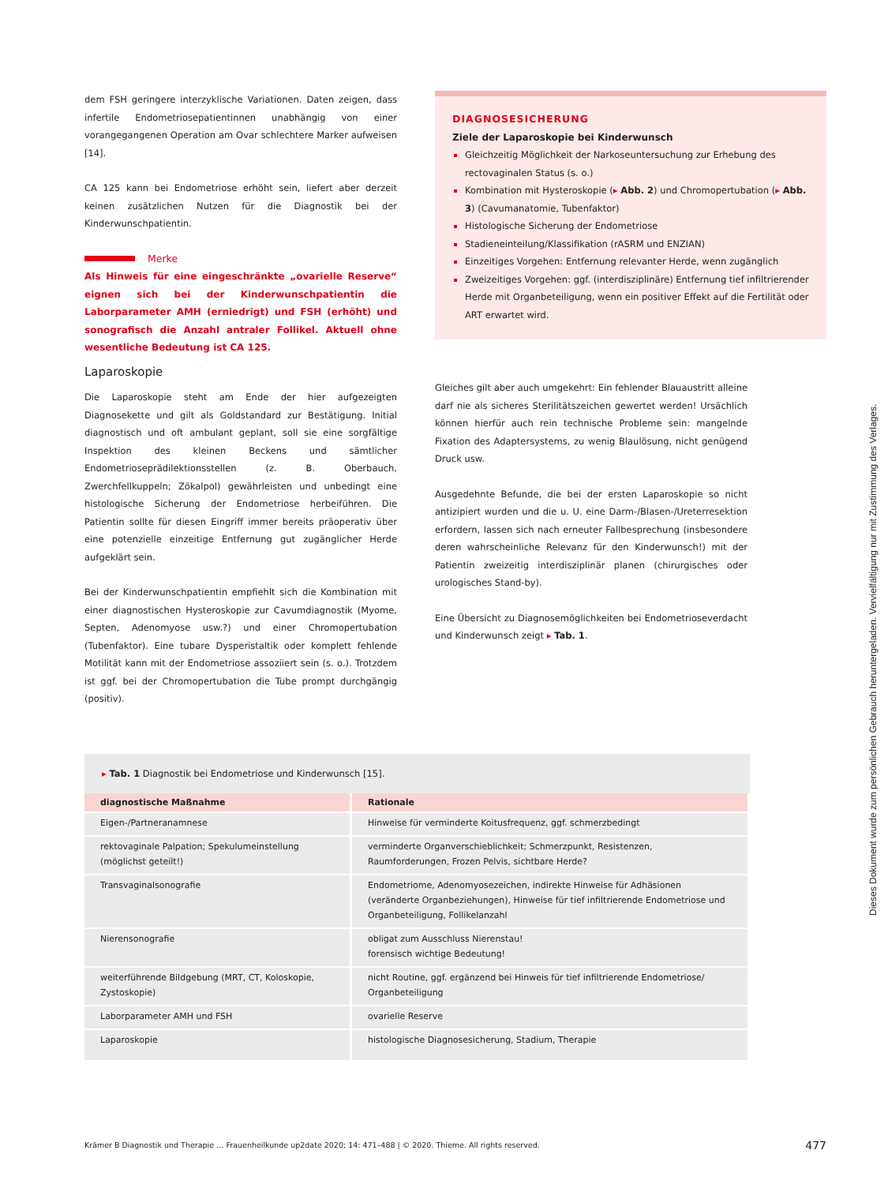dem FSH geringere interzyklische Variationen. Daten zeigen, dass infertile Endometriosepatientinnen unabhängig von einer vorangegangenen Operation am Ovar schlechtere Marker aufweisen [14].
CA 125 kann bei Endometriose erhöht sein, liefert aber derzeit keinen zusätzlichen Nutzen für die Diagnostik bei der Kinderwunschpatientin.
Merke
Als Hinweis für eine eingeschränkte „ovarielle Reserve“ eignen sich bei der Kinderwunschpatientin die Laborparameter AMH (erniedrigt) und FSH (erhöht) und sonografisch die Anzahl antraler Follikel. Aktuell ohne wesentliche Bedeutung ist CA 125.
Laparoskopie
Die Laparoskopie steht am Ende der hier aufgezeigten Diagnosekette und gilt als Goldstandard zur Bestätigung. Initial diagnostisch und oft ambulant geplant, soll sie eine sorgfältige Inspektion des kleinen Beckens und sämtlicher Endometrioseprädilektionsstellen (z. B. Oberbauch, Zwerchfellkuppeln; Zökalpol) gewährleisten und unbedingt eine histologische Sicherung der Endometriose herbeiführen. Die Patientin sollte für diesen Eingriff immer bereits präoperativ über eine potenzielle einzeitige Entfernung gut zugänglicher Herde aufgeklärt sein.
Bei der Kinderwunschpatientin empfiehlt sich die Kombination mit einer diagnostischen Hysteroskopie zur Cavumdiagnostik (Myome, Septen, Adenomyose usw.?) und einer Chromopertubation (Tubenfaktor). Eine tubare Dysperistaltik oder komplett fehlende Motilität kann mit der Endometriose assoziiert sein (s. o.). Trotzdem ist ggf. bei der Chromopertubation die Tube prompt durchgängig (positiv).
DIAGNOSESICHERUNG
Ziele der Laparoskopie bei Kinderwunsch
Gleichzeitig Möglichkeit der Narkoseuntersuchung zur Erhebung des rectovaginalen Status (s. o.)
Kombination mit Hysteroskopie (▸ Abb. 2) und Chromopertubation (▸ Abb. 3) (Cavumanatomie, Tubenfaktor)
Histologische Sicherung der Endometriose
Stadieneinteilung/Klassifikation (rASRM und ENZIAN)
Einzeitiges Vorgehen: Entfernung relevanter Herde, wenn zugänglich
Zweizeitiges Vorgehen: ggf. (interdisziplinäre) Entfernung tief infiltrierender Herde mit Organbeteiligung, wenn ein positiver Effekt auf die Fertilität oder ART erwartet wird.
Gleiches gilt aber auch umgekehrt: Ein fehlender Blauaustritt alleine darf nie als sicheres Sterilitätszeichen gewertet werden! Ursächlich können hierfür auch rein technische Probleme sein: mangelnde Fixation des Adaptersystems, zu wenig Blaulösung, nicht genügend Druck usw.
Ausgedehnte Befunde, die bei der ersten Laparoskopie so nicht antizipiert wurden und die u. U. eine Darm-/Blasen-/Ureterresektion erfordern, lassen sich nach erneuter Fallbesprechung (insbesondere deren wahrscheinliche Relevanz für den Kinderwunsch!) mit der Patientin zweizeitig interdisziplinär planen (chirurgisches oder urologisches Stand-by).
Eine Übersicht zu Diagnosemöglichkeiten bei Endometrioseverdacht und Kinderwunsch zeigt ▸ Tab. 1.
▸ Tab. 1 Diagnostik bei Endometriose und Kinderwunsch [15].
| diagnostische Maßnahme | Rationale |
| --- | --- |
| Eigen-/Partneranamnese | Hinweise für verminderte Koitusfrequenz, ggf. schmerzbedingt |
| rektovaginale Palpation; Spekulumeinstellung (möglichst geteilt!) | verminderte Organverschieblichkeit; Schmerzpunkt, Resistenzen, Raumforderungen, Frozen Pelvis, sichtbare Herde? |
| Transvaginalsonografie | Endometriome, Adenomyosezeichen, indirekte Hinweise für Adhäsionen (veränderte Organbeziehungen), Hinweise für tief infiltrierende Endometriose und Organbeteiligung, Follikelanzahl |
| Nierensonografie | obligat zum Ausschluss Nierenstau! forensisch wichtige Bedeutung! |
| weiterführende Bildgebung (MRT, CT, Koloskopie, Zystoskopie) | nicht Routine, ggf. ergänzend bei Hinweis für tief infiltrierende Endometriose/ Organbeteiligung |
| Laborparameter AMH und FSH | ovarielle Reserve |
| Laparoskopie | histologische Diagnosesicherung, Stadium, Therapie |
Krämer B Diagnostik und Therapie … Frauenheilkunde up2date 2020; 14: 471–488 | © 2020. Thieme. All rights reserved. 477
Dieses Dokument wurde zum persönlichen Gebrauch heruntergeladen. Vervielfältigung nur mit Zustimmung des Verlages.